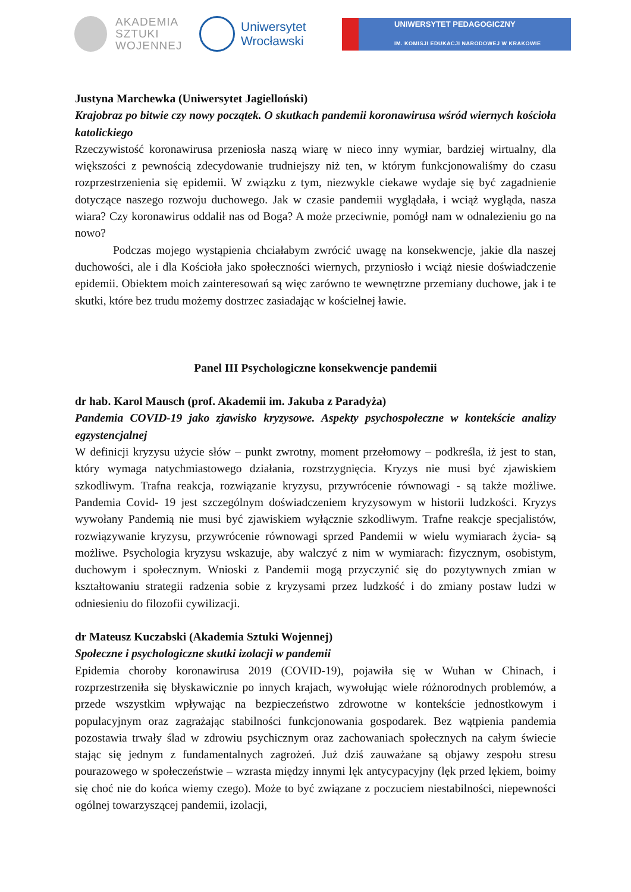AKADEMIA
SZTUKI
WOJENNEJ
Uniwersytet
Wrocławski
UNIWERSYTET PEDAGOGICZNY
IM. KOMISJI EDUKACJI NARODOWEJ W KRAKOWIE
Justyna Marchewka (Uniwersytet Jagielloński)
Krajobraz po bitwie czy nowy początek. O skutkach pandemii koronawirusa wśród wiernych kościoła katolickiego
Rzeczywistość koronawirusa przeniosła naszą wiarę w nieco inny wymiar, bardziej wirtualny, dla większości z pewnością zdecydowanie trudniejszy niż ten, w którym funkcjonowaliśmy do czasu rozprzestrzenienia się epidemii. W związku z tym, niezwykle ciekawe wydaje się być zagadnienie dotyczące naszego rozwoju duchowego. Jak w czasie pandemii wyglądała, i wciąż wygląda, nasza wiara? Czy koronawirus oddalił nas od Boga? A może przeciwnie, pomógł nam w odnalezieniu go na nowo?
Podczas mojego wystąpienia chciałabym zwrócić uwagę na konsekwencje, jakie dla naszej duchowości, ale i dla Kościoła jako społeczności wiernych, przyniosło i wciąż niesie doświadczenie epidemii. Obiektem moich zainteresowań są więc zarówno te wewnętrzne przemiany duchowe, jak i te skutki, które bez trudu możemy dostrzec zasiadając w kościelnej ławie.
Panel III Psychologiczne konsekwencje pandemii
dr hab. Karol Mausch (prof. Akademii im. Jakuba z Paradyża)
Pandemia COVID-19 jako zjawisko kryzysowe. Aspekty psychospołeczne w kontekście analizy egzystencjalnej
W definicji kryzysu użycie słów – punkt zwrotny, moment przełomowy – podkreśla, iż jest to stan, który wymaga natychmiastowego działania, rozstrzygnięcia. Kryzys nie musi być zjawiskiem szkodliwym. Trafna reakcja, rozwiązanie kryzysu, przywrócenie równowagi - są także możliwe. Pandemia Covid- 19 jest szczególnym doświadczeniem kryzysowym w historii ludzkości. Kryzys wywołany Pandemią nie musi być zjawiskiem wyłącznie szkodliwym. Trafne reakcje specjalistów, rozwiązywanie kryzysu, przywrócenie równowagi sprzed Pandemii w wielu wymiarach życia- są możliwe. Psychologia kryzysu wskazuje, aby walczyć z nim w wymiarach: fizycznym, osobistym, duchowym i społecznym. Wnioski z Pandemii mogą przyczynić się do pozytywnych zmian w kształtowaniu strategii radzenia sobie z kryzysami przez ludzkość i do zmiany postaw ludzi w odniesieniu do filozofii cywilizacji.
dr Mateusz Kuczabski (Akademia Sztuki Wojennej)
Społeczne i psychologiczne skutki izolacji w pandemii
Epidemia choroby koronawirusa 2019 (COVID-19), pojawiła się w Wuhan w Chinach, i rozprzestrzeniła się błyskawicznie po innych krajach, wywołując wiele różnorodnych problemów, a przede wszystkim wpływając na bezpieczeństwo zdrowotne w kontekście jednostkowym i populacyjnym oraz zagrażając stabilności funkcjonowania gospodarek. Bez wątpienia pandemia pozostawia trwały ślad w zdrowiu psychicznym oraz zachowaniach społecznych na całym świecie stając się jednym z fundamentalnych zagrożeń. Już dziś zauważane są objawy zespołu stresu pourazowego w społeczeństwie – wzrasta między innymi lęk antycypacyjny (lęk przed lękiem, boimy się choć nie do końca wiemy czego). Może to być związane z poczuciem niestabilności, niepewności ogólnej towarzyszącej pandemii, izolacji,